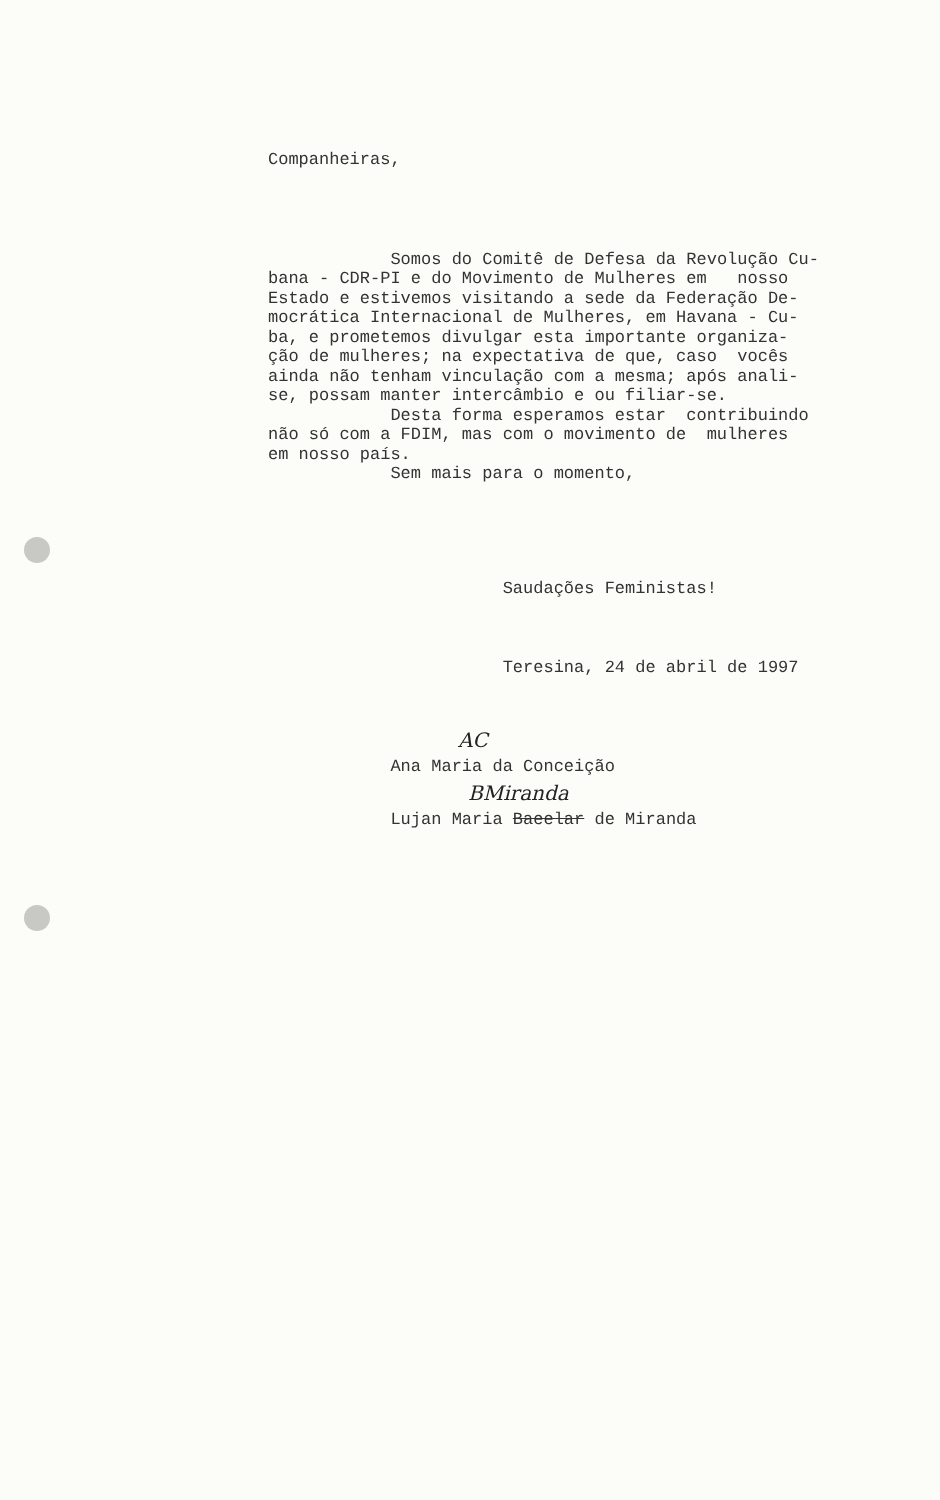Companheiras,
Somos do Comitê de Defesa da Revolução Cu- bana - CDR-PI e do Movimento de Mulheres em nosso Estado e estivemos visitando a sede da Federação De- mocrática Internacional de Mulheres, em Havana - Cu- ba, e prometemos divulgar esta importante organiza- ção de mulheres; na expectativa de que, caso vocês ainda não tenham vinculação com a mesma; após anali- se, possam manter intercâmbio e ou filiar-se. Desta forma esperamos estar contribuindo não só com a FDIM, mas com o movimento de mulheres em nosso país. Sem mais para o momento,
Saudações Feministas!
Teresina, 24 de abril de 1997
AC
Ana Maria da Conceição
BMiranda
Lujan Maria Baeelar de Miranda